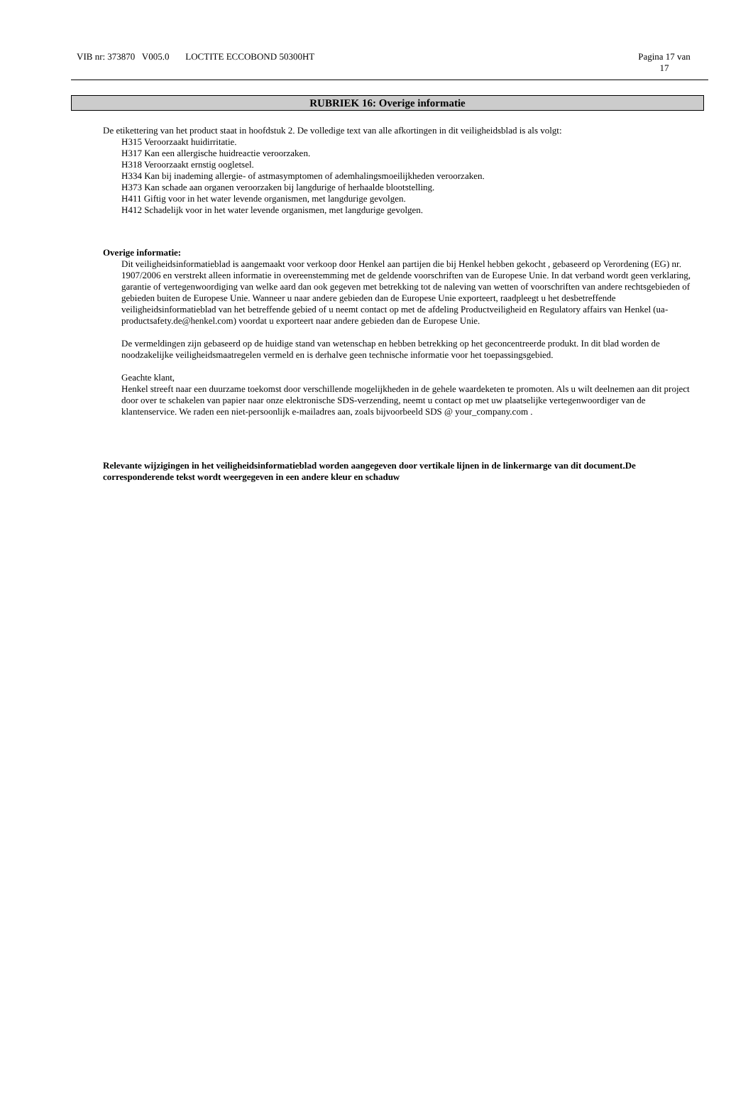VIB nr: 373870 V005.0 LOCTITE ECCOBOND 50300HT Pagina 17 van
17
RUBRIEK 16: Overige informatie
De etikettering van het product staat in hoofdstuk 2. De volledige text van alle afkortingen in dit veiligheidsblad is als volgt:
H315 Veroorzaakt huidirritatie.
H317 Kan een allergische huidreactie veroorzaken.
H318 Veroorzaakt ernstig oogletsel.
H334 Kan bij inademing allergie- of astmasymptomen of ademhalingsmoeilijkheden veroorzaken.
H373 Kan schade aan organen veroorzaken bij langdurige of herhaalde blootstelling.
H411 Giftig voor in het water levende organismen, met langdurige gevolgen.
H412 Schadelijk voor in het water levende organismen, met langdurige gevolgen.
Overige informatie:
Dit veiligheidsinformatieblad is aangemaakt voor verkoop door Henkel aan partijen die bij Henkel hebben gekocht , gebaseerd op Verordening (EG) nr. 1907/2006 en verstrekt alleen informatie in overeenstemming met de geldende voorschriften van de Europese Unie. In dat verband wordt geen verklaring, garantie of vertegenwoordiging van welke aard dan ook gegeven met betrekking tot de naleving van wetten of voorschriften van andere rechtsgebieden of gebieden buiten de Europese Unie. Wanneer u naar andere gebieden dan de Europese Unie exporteert, raadpleegt u het desbetreffende veiligheidsinformatieblad van het betreffende gebied of u neemt contact op met de afdeling Productveiligheid en Regulatory affairs van Henkel (ua-productsafety.de@henkel.com) voordat u exporteert naar andere gebieden dan de Europese Unie.
De vermeldingen zijn gebaseerd op de huidige stand van wetenschap en hebben betrekking op het geconcentreerde produkt. In dit blad worden de noodzakelijke veiligheidsmaatregelen vermeld en is derhalve geen technische informatie voor het toepassingsgebied.
Geachte klant,
Henkel streeft naar een duurzame toekomst door verschillende mogelijkheden in de gehele waardeketen te promoten. Als u wilt deelnemen aan dit project door over te schakelen van papier naar onze elektronische SDS-verzending, neemt u contact op met uw plaatselijke vertegenwoordiger van de klantenservice. We raden een niet-persoonlijk e-mailadres aan, zoals bijvoorbeeld SDS @ your_company.com .
Relevante wijzigingen in het veiligheidsinformatieblad worden aangegeven door vertikale lijnen in de linkermarge van dit document.De corresponderende tekst wordt weergegeven in een andere kleur en schaduw